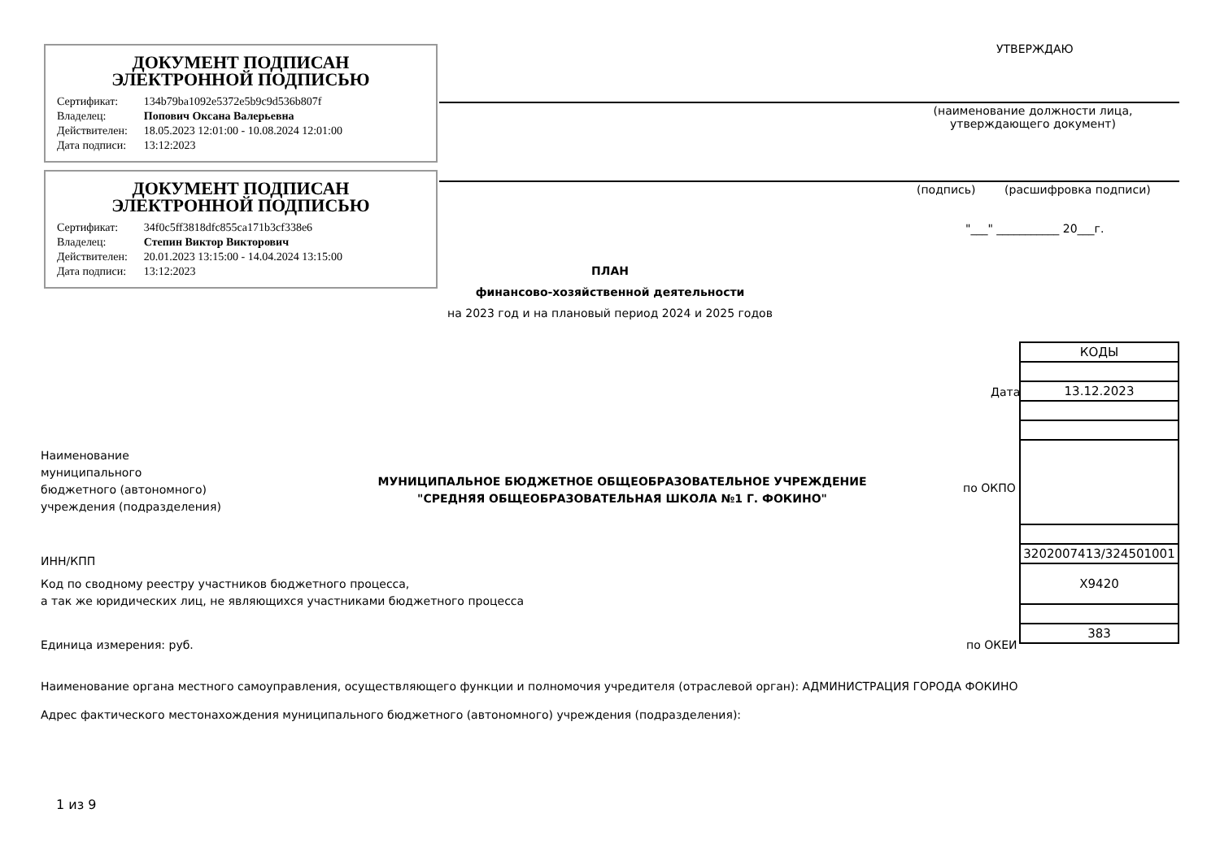ДОКУМЕНТ ПОДПИСАН
ЭЛЕКТРОННОЙ ПОДПИСЬЮ
| Сертификат: | 134b79ba1092e5372e5b9c9d536b807f |
| Владелец: | Попович Оксана Валерьевна |
| Действителен: | 18.05.2023 12:01:00 - 10.08.2024 12:01:00 |
| Дата подписи: | 13:12:2023 |
ДОКУМЕНТ ПОДПИСАН
ЭЛЕКТРОННОЙ ПОДПИСЬЮ
| Сертификат: | 34f0c5ff3818dfc855ca171b3cf338e6 |
| Владелец: | Степин Виктор Викторович |
| Действителен: | 20.01.2023 13:15:00 - 14.04.2024 13:15:00 |
| Дата подписи: | 13:12:2023 |
УТВЕРЖДАЮ
(наименование должности лица, утверждающего документ)
(подпись) (расшифровка подписи)
"___" ___________ 20___г.
ПЛАН
финансово-хозяйственной деятельности
на 2023 год и на плановый период 2024 и 2025 годов
| КОДЫ |
| 13.12.2023 |
| 3202007413/324501001 |
| Х9420 |
| 383 |
Дата
по ОКПО
по ОКЕИ
Наименование
муниципального
бюджетного (автономного)
учреждения (подразделения)
МУНИЦИПАЛЬНОЕ БЮДЖЕТНОЕ ОБЩЕОБРАЗОВАТЕЛЬНОЕ УЧРЕЖДЕНИЕ "СРЕДНЯЯ ОБЩЕОБРАЗОВАТЕЛЬНАЯ ШКОЛА №1 Г. ФОКИНО"
ИНН/КПП
Код по сводному реестру участников бюджетного процесса,
а так же юридических лиц, не являющихся участниками бюджетного процесса
Единица измерения: руб.
Наименование органа местного самоуправления, осуществляющего функции и полномочия учредителя (отраслевой орган): АДМИНИСТРАЦИЯ ГОРОДА ФОКИНО
Адрес фактического местонахождения муниципального бюджетного (автономного) учреждения (подразделения):
1 из 9